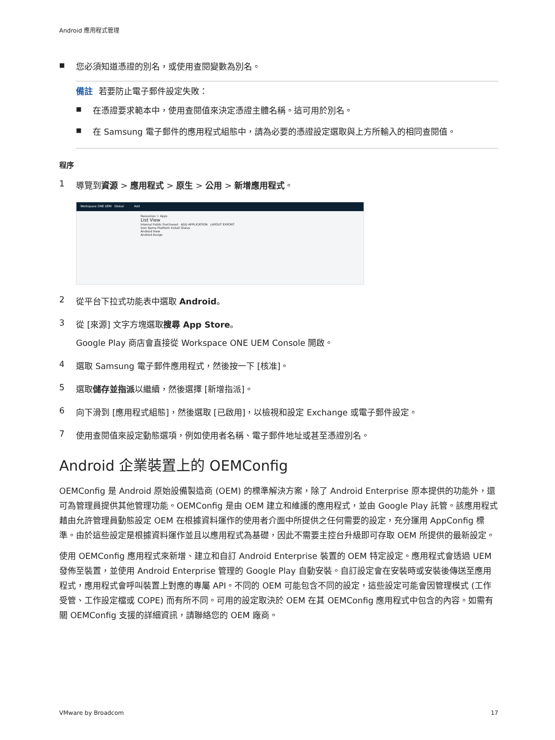Android 應用程式管理
■ 您必須知道憑證的別名，或使用查閱變數為別名。
備註 若要防止電子郵件設定失敗：
■ 在憑證要求範本中，使用查閱值來決定憑證主體名稱。這可用於別名。
■ 在 Samsung 電子郵件的應用程式組態中，請為必要的憑證設定選取與上方所輸入的相同查閱值。
程序
1 導覽到資源 > 應用程式 > 原生 > 公用 > 新增應用程式。
Workspace ONE UEM Global Add
Resources > Apps
List View
Internal Public Purchased ADD APPLICATION LAYOUT EXPORT
Icon Name Platform Install Status
Android View
Android Assign
2 從平台下拉式功能表中選取 Android。
3 從 [來源] 文字方塊選取搜尋 App Store。
Google Play 商店會直接從 Workspace ONE UEM Console 開啟。
4 選取 Samsung 電子郵件應用程式，然後按一下 [核准]。
5 選取儲存並指派以繼續，然後選擇 [新增指派]。
6 向下滑到 [應用程式組態]，然後選取 [已啟用]，以檢視和設定 Exchange 或電子郵件設定。
7 使用查閱值來設定動態選項，例如使用者名稱、電子郵件地址或甚至憑證別名。
Android 企業裝置上的 OEMConfig
OEMConfig 是 Android 原始設備製造商 (OEM) 的標準解決方案，除了 Android Enterprise 原本提供的功能外，還可為管理員提供其他管理功能。OEMConfig 是由 OEM 建立和維護的應用程式，並由 Google Play 託管。該應用程式藉由允許管理員動態設定 OEM 在根據資料運作的使用者介面中所提供之任何需要的設定，充分運用 AppConfig 標準。由於這些設定是根據資料運作並且以應用程式為基礎，因此不需要主控台升級即可存取 OEM 所提供的最新設定。
使用 OEMConfig 應用程式來新增、建立和自訂 Android Enterprise 裝置的 OEM 特定設定。應用程式會透過 UEM 發佈至裝置，並使用 Android Enterprise 管理的 Google Play 自動安裝。自訂設定會在安裝時或安裝後傳送至應用程式，應用程式會呼叫裝置上對應的專屬 API。不同的 OEM 可能包含不同的設定，這些設定可能會因管理模式 (工作受管、工作設定檔或 COPE) 而有所不同。可用的設定取決於 OEM 在其 OEMConfig 應用程式中包含的內容。如需有關 OEMConfig 支援的詳細資訊，請聯絡您的 OEM 廠商。
VMware by Broadcom 17